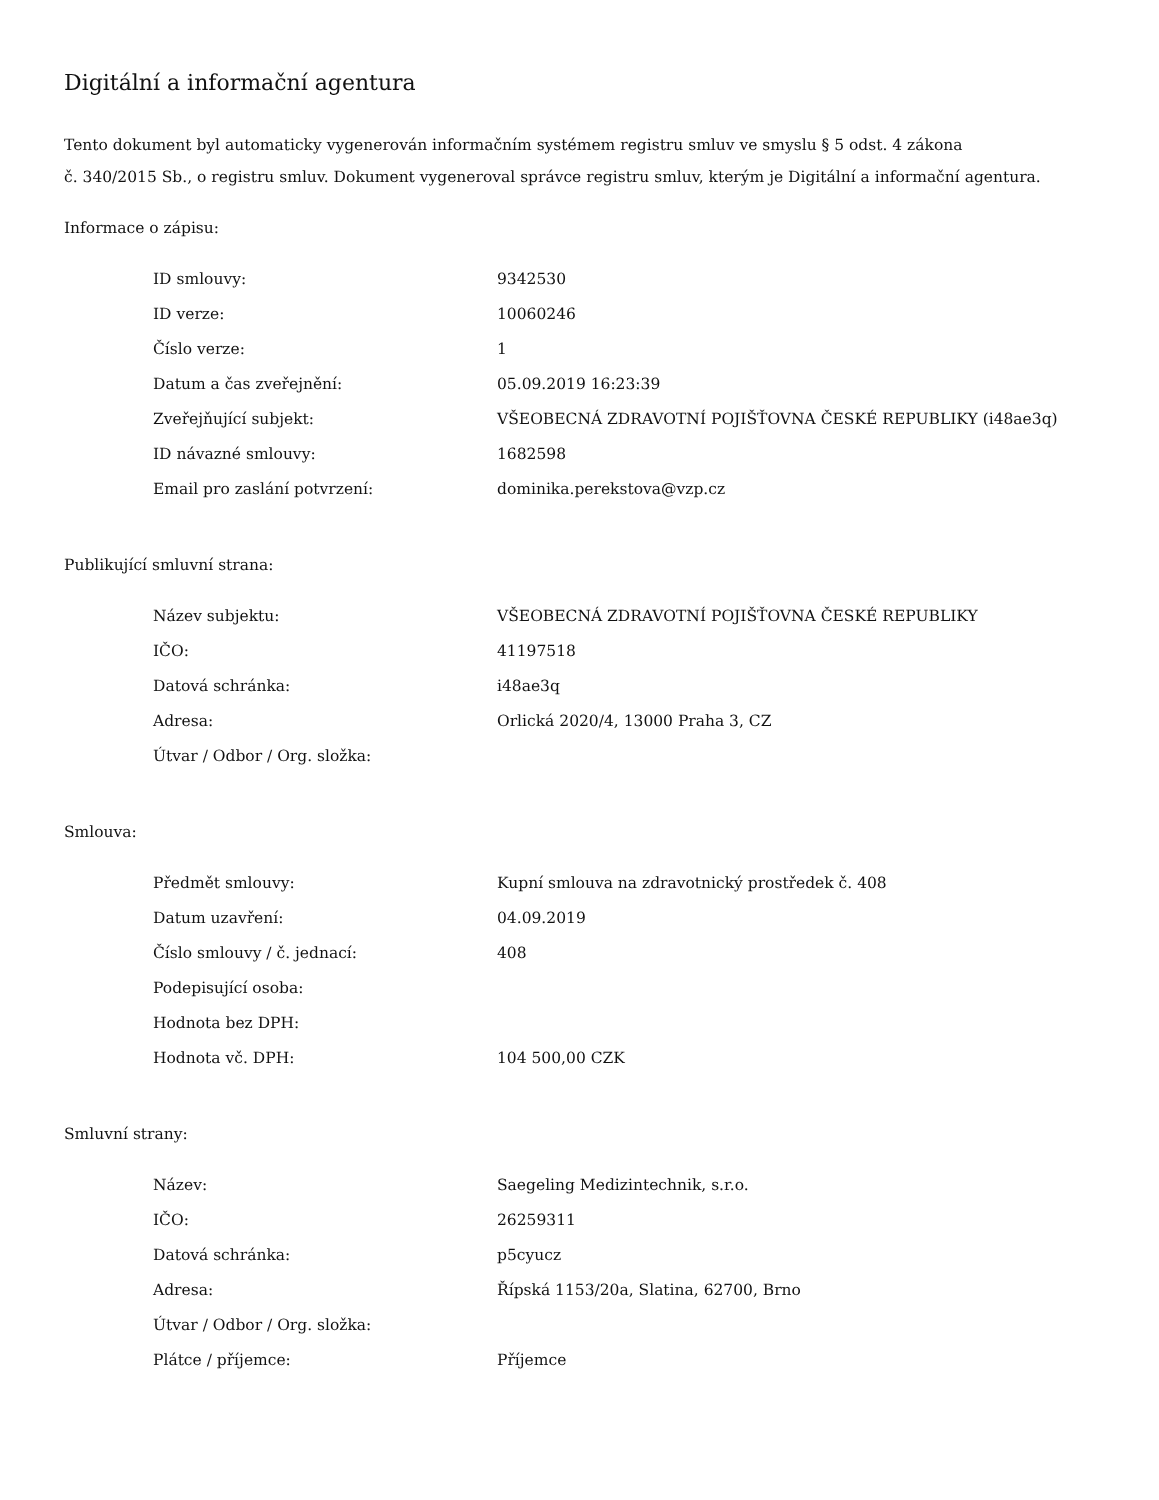Digitální a informační agentura
Tento dokument byl automaticky vygenerován informačním systémem registru smluv ve smyslu § 5 odst. 4 zákona
č. 340/2015 Sb., o registru smluv. Dokument vygeneroval správce registru smluv, kterým je Digitální a informační agentura.
Informace o zápisu:
| ID smlouvy: | 9342530 |
| ID verze: | 10060246 |
| Číslo verze: | 1 |
| Datum a čas zveřejnění: | 05.09.2019 16:23:39 |
| Zveřejňující subjekt: | VŠEOBECNÁ ZDRAVOTNÍ POJIŠŤOVNA ČESKÉ REPUBLIKY (i48ae3q) |
| ID návazné smlouvy: | 1682598 |
| Email pro zaslání potvrzení: | dominika.perekstova@vzp.cz |
Publikující smluvní strana:
| Název subjektu: | VŠEOBECNÁ ZDRAVOTNÍ POJIŠŤOVNA ČESKÉ REPUBLIKY |
| IČO: | 41197518 |
| Datová schránka: | i48ae3q |
| Adresa: | Orlická 2020/4, 13000 Praha 3, CZ |
| Útvar / Odbor / Org. složka: | |
Smlouva:
| Předmět smlouvy: | Kupní smlouva na zdravotnický prostředek č. 408 |
| Datum uzavření: | 04.09.2019 |
| Číslo smlouvy / č. jednací: | 408 |
| Podepisující osoba: | |
| Hodnota bez DPH: | |
| Hodnota vč. DPH: | 104 500,00 CZK |
Smluvní strany:
| Název: | Saegeling Medizintechnik, s.r.o. |
| IČO: | 26259311 |
| Datová schránka: | p5cyucz |
| Adresa: | Řípská 1153/20a, Slatina, 62700, Brno |
| Útvar / Odbor / Org. složka: | |
| Plátce / příjemce: | Příjemce |